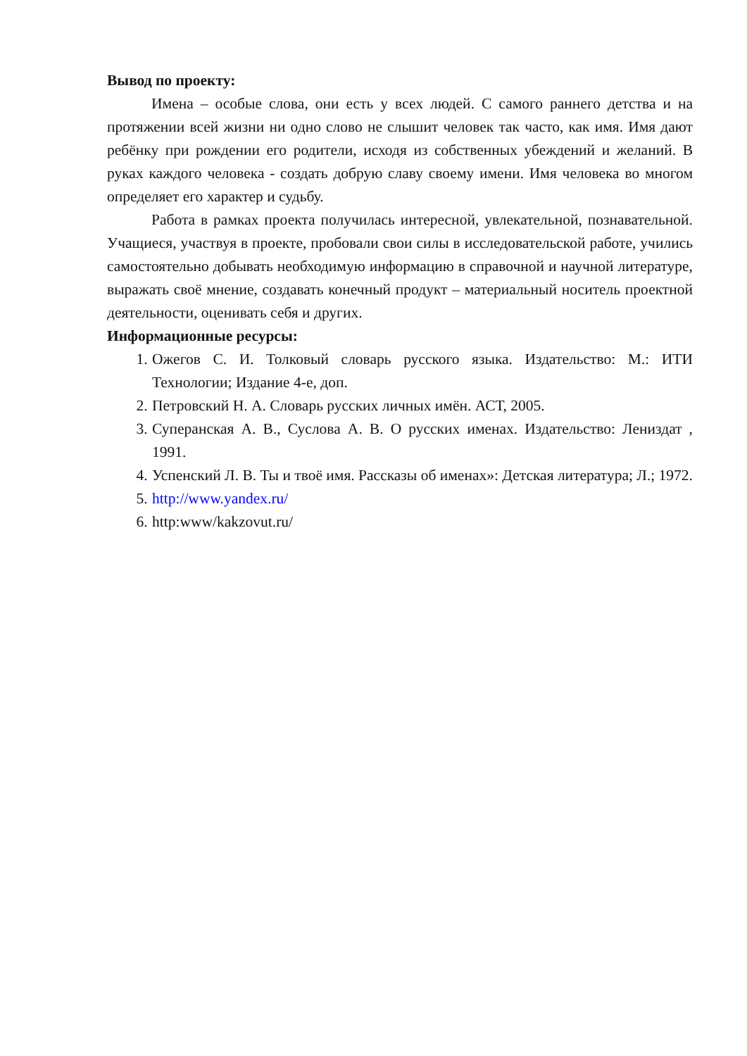Вывод по проекту:
Имена – особые слова, они есть у всех людей. С самого раннего детства и на протяжении всей жизни ни одно слово не слышит человек так часто, как имя. Имя дают ребёнку при рождении его родители, исходя из собственных убеждений и желаний. В руках каждого человека - создать добрую славу своему имени. Имя человека во многом определяет его характер и судьбу.
Работа в рамках проекта получилась интересной, увлекательной, познавательной. Учащиеся, участвуя в проекте, пробовали свои силы в исследовательской работе, учились самостоятельно добывать необходимую информацию в справочной и научной литературе, выражать своё мнение, создавать конечный продукт – материальный носитель проектной деятельности, оценивать себя и других.
Информационные ресурсы:
1. Ожегов С. И. Толковый словарь русского языка. Издательство: М.: ИТИ Технологии; Издание 4-е, доп.
2. Петровский Н. А. Словарь русских личных имён. АСТ, 2005.
3. Суперанская А. В., Суслова А. В. О русских именах. Издательство: Лениздат , 1991.
4. Успенский Л. В. Ты и твоё имя. Рассказы об именах»: Детская литература; Л.; 1972.
5. http://www.yandex.ru/
6. http:www/kakzovut.ru/